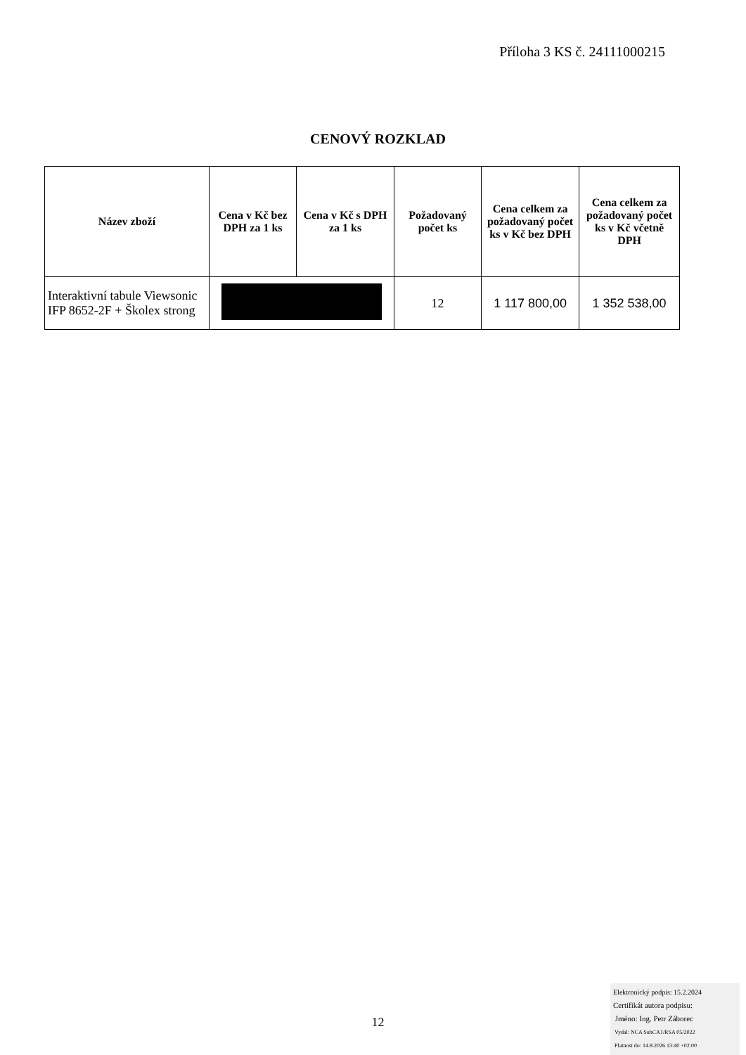Příloha 3 KS č. 24111000215
CENOVÝ ROZKLAD
| Název zboží | Cena v Kč bez DPH za 1 ks | Cena v Kč s DPH za 1 ks | Požadovaný počet ks | Cena celkem za požadovaný počet ks v Kč bez DPH | Cena celkem za požadovaný počet ks v Kč včetně DPH |
| --- | --- | --- | --- | --- | --- |
| Interaktivní tabule Viewsonic IFP 8652-2F + Školex strong | | | 12 | 1 117 800,00 | 1 352 538,00 |
12
Elektronický podpis: 15.2.2024
Certifikát autora podpisu:
Jméno: Ing. Petr Záborec
Vydal: NCA SubCA1/RSA 05/2022
Platnost do: 14.8.2026 13:40 +02:00